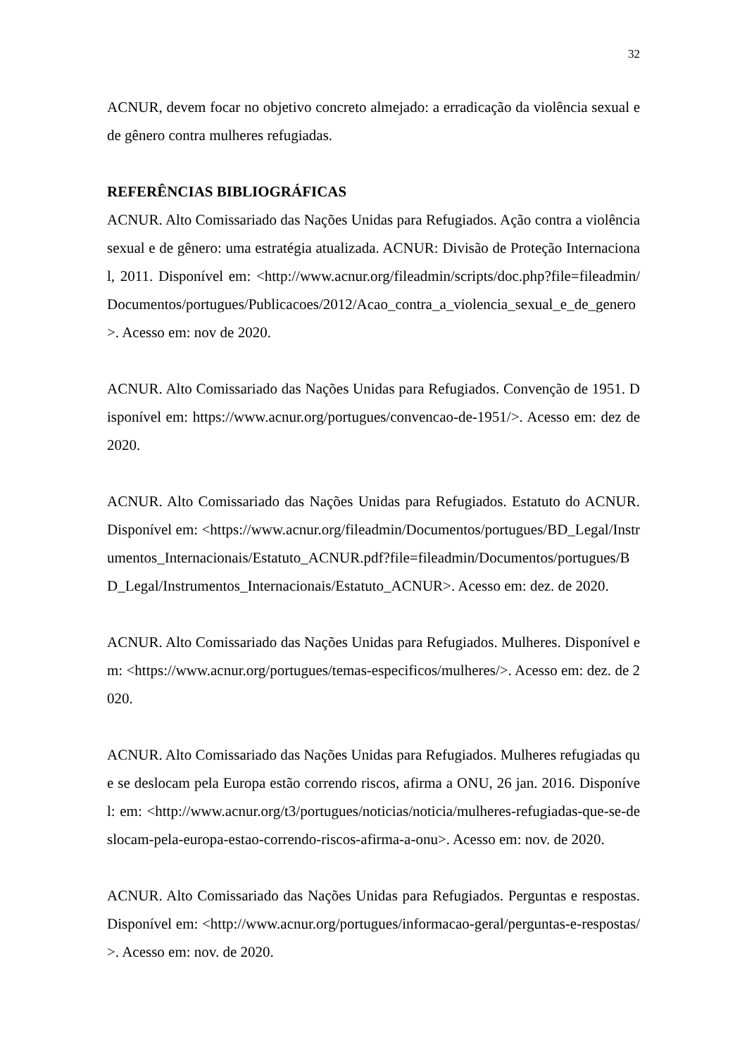32
ACNUR, devem focar no objetivo concreto almejado: a erradicação da violência sexual e de gênero contra mulheres refugiadas.
REFERÊNCIAS BIBLIOGRÁFICAS
ACNUR. Alto Comissariado das Nações Unidas para Refugiados. Ação contra a violência sexual e de gênero: uma estratégia atualizada. ACNUR: Divisão de Proteção Internacional, 2011. Disponível em: <http://www.acnur.org/fileadmin/scripts/doc.php?file=fileadmin/Documentos/portugues/Publicacoes/2012/Acao_contra_a_violencia_sexual_e_de_genero>. Acesso em: nov de 2020.
ACNUR. Alto Comissariado das Nações Unidas para Refugiados. Convenção de 1951. Disponível em: https://www.acnur.org/portugues/convencao-de-1951/>. Acesso em: dez de 2020.
ACNUR. Alto Comissariado das Nações Unidas para Refugiados. Estatuto do ACNUR. Disponível em: <https://www.acnur.org/fileadmin/Documentos/portugues/BD_Legal/Instrumentos_Internacionais/Estatuto_ACNUR.pdf?file=fileadmin/Documentos/portugues/BD_Legal/Instrumentos_Internacionais/Estatuto_ACNUR>. Acesso em: dez. de 2020.
ACNUR. Alto Comissariado das Nações Unidas para Refugiados. Mulheres. Disponível em: <https://www.acnur.org/portugues/temas-especificos/mulheres/>. Acesso em: dez. de 2020.
ACNUR. Alto Comissariado das Nações Unidas para Refugiados. Mulheres refugiadas que se deslocam pela Europa estão correndo riscos, afirma a ONU, 26 jan. 2016. Disponível: em: <http://www.acnur.org/t3/portugues/noticias/noticia/mulheres-refugiadas-que-se-deslocam-pela-europa-estao-correndo-riscos-afirma-a-onu>. Acesso em: nov. de 2020.
ACNUR. Alto Comissariado das Nações Unidas para Refugiados. Perguntas e respostas. Disponível em: <http://www.acnur.org/portugues/informacao-geral/perguntas-e-respostas/>. Acesso em: nov. de 2020.